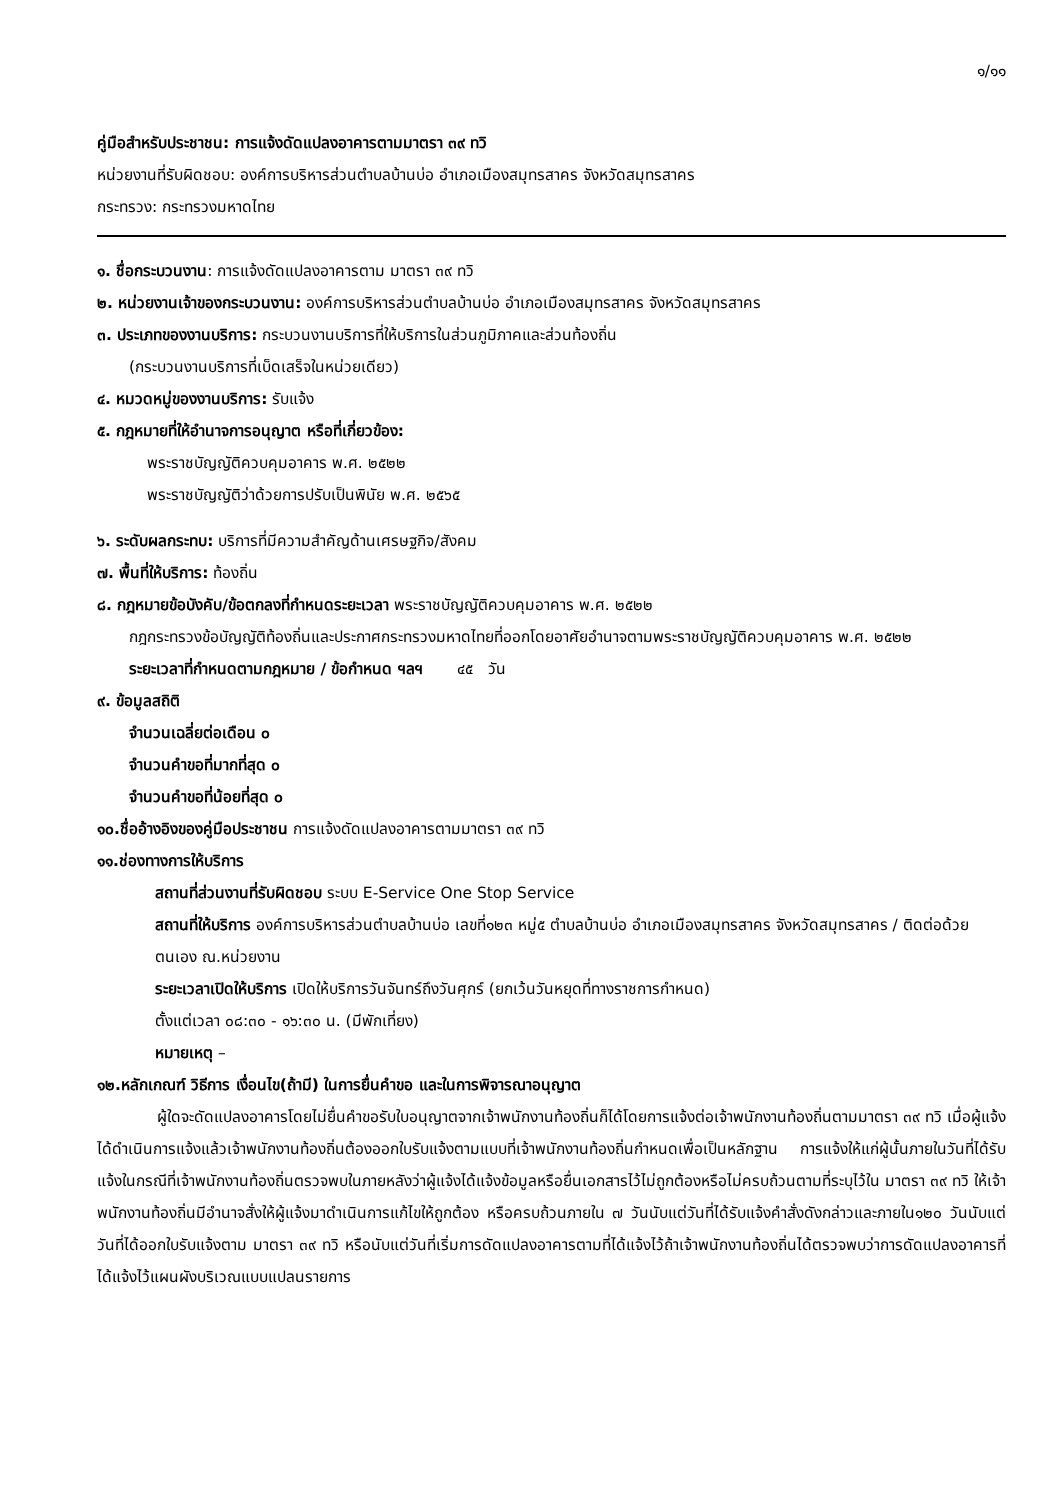๑/๑๑
คู่มือสำหรับประชาชน: การแจ้งดัดแปลงอาคารตามมาตรา ๓๙ ทวิ
หน่วยงานที่รับผิดชอบ: องค์การบริหารส่วนตำบลบ้านบ่อ อำเภอเมืองสมุทรสาคร จังหวัดสมุทรสาคร
กระทรวง: กระทรวงมหาดไทย
๑. ชื่อกระบวนงาน: การแจ้งดัดแปลงอาคารตาม มาตรา ๓๙ ทวิ
๒. หน่วยงานเจ้าของกระบวนงาน: องค์การบริหารส่วนตำบลบ้านบ่อ อำเภอเมืองสมุทรสาคร จังหวัดสมุทรสาคร
๓. ประเภทของงานบริการ: กระบวนงานบริการที่ให้บริการในส่วนภูมิภาคและส่วนท้องถิ่น
(กระบวนงานบริการที่เบ็ดเสร็จในหน่วยเดียว)
๔. หมวดหมู่ของงานบริการ: รับแจ้ง
๕. กฎหมายที่ให้อำนาจการอนุญาต หรือที่เกี่ยวข้อง:
พระราชบัญญัติควบคุมอาคาร พ.ศ. ๒๕๒๒
พระราชบัญญัติว่าด้วยการปรับเป็นพินัย พ.ศ. ๒๕๖๕
๖. ระดับผลกระทบ: บริการที่มีความสำคัญด้านเศรษฐกิจ/สังคม
๗. พื้นที่ให้บริการ: ท้องถิ่น
๘. กฎหมายข้อบังคับ/ข้อตกลงที่กำหนดระยะเวลา พระราชบัญญัติควบคุมอาคาร พ.ศ. ๒๕๒๒
กฎกระทรวงข้อบัญญัติท้องถิ่นและประกาศกระทรวงมหาดไทยที่ออกโดยอาศัยอำนาจตามพระราชบัญญัติควบคุมอาคาร พ.ศ. ๒๕๒๒
ระยะเวลาที่กำหนดตามกฎหมาย / ข้อกำหนด ฯลฯ ๔๕ วัน
๙. ข้อมูลสถิติ
จำนวนเฉลี่ยต่อเดือน ๐
จำนวนคำขอที่มากที่สุด ๐
จำนวนคำขอที่น้อยที่สุด ๐
๑๐.ชื่ออ้างอิงของคู่มือประชาชน การแจ้งดัดแปลงอาคารตามมาตรา ๓๙ ทวิ
๑๑.ช่องทางการให้บริการ
สถานที่ส่วนงานที่รับผิดชอบ ระบบ E-Service One Stop Service
สถานที่ให้บริการ องค์การบริหารส่วนตำบลบ้านบ่อ เลขที่๑๒๓ หมู่๕ ตำบลบ้านบ่อ อำเภอเมืองสมุทรสาคร จังหวัดสมุทรสาคร / ติดต่อด้วยตนเอง ณ.หน่วยงาน
ระยะเวลาเปิดให้บริการ เปิดให้บริการวันจันทร์ถึงวันศุกร์ (ยกเว้นวันหยุดที่ทางราชการกำหนด)
ตั้งแต่เวลา ๐๘:๓๐ - ๑๖:๓๐ น. (มีพักเที่ยง)
หมายเหตุ –
๑๒.หลักเกณฑ์ วิธีการ เงื่อนไข(ถ้ามี) ในการยื่นคำขอ และในการพิจารณาอนุญาต
ผู้ใดจะดัดแปลงอาคารโดยไม่ยื่นคำขอรับใบอนุญาตจากเจ้าพนักงานท้องถิ่นก็ได้โดยการแจ้งต่อเจ้าพนักงานท้องถิ่นตามมาตรา ๓๙ ทวิ เมื่อผู้แจ้งได้ดำเนินการแจ้งแล้วเจ้าพนักงานท้องถิ่นต้องออกใบรับแจ้งตามแบบที่เจ้าพนักงานท้องถิ่นกำหนดเพื่อเป็นหลักฐาน การแจ้งให้แก่ผู้นั้นภายในวันที่ได้รับแจ้งในกรณีที่เจ้าพนักงานท้องถิ่นตรวจพบในภายหลังว่าผู้แจ้งได้แจ้งข้อมูลหรือยื่นเอกสารไว้ไม่ถูกต้องหรือไม่ครบถ้วนตามที่ระบุไว้ใน มาตรา ๓๙ ทวิ ให้เจ้าพนักงานท้องถิ่นมีอำนาจสั่งให้ผู้แจ้งมาดำเนินการแก้ไขให้ถูกต้อง หรือครบถ้วนภายใน ๗ วันนับแต่วันที่ได้รับแจ้งคำสั่งดังกล่าวและภายใน๑๒๐ วันนับแต่วันที่ได้ออกใบรับแจ้งตาม มาตรา ๓๙ ทวิ หรือนับแต่วันที่เริ่มการดัดแปลงอาคารตามที่ได้แจ้งไว้ถ้าเจ้าพนักงานท้องถิ่นได้ตรวจพบว่าการดัดแปลงอาคารที่ได้แจ้งไว้แผนผังบริเวณแบบแปลนรายการ